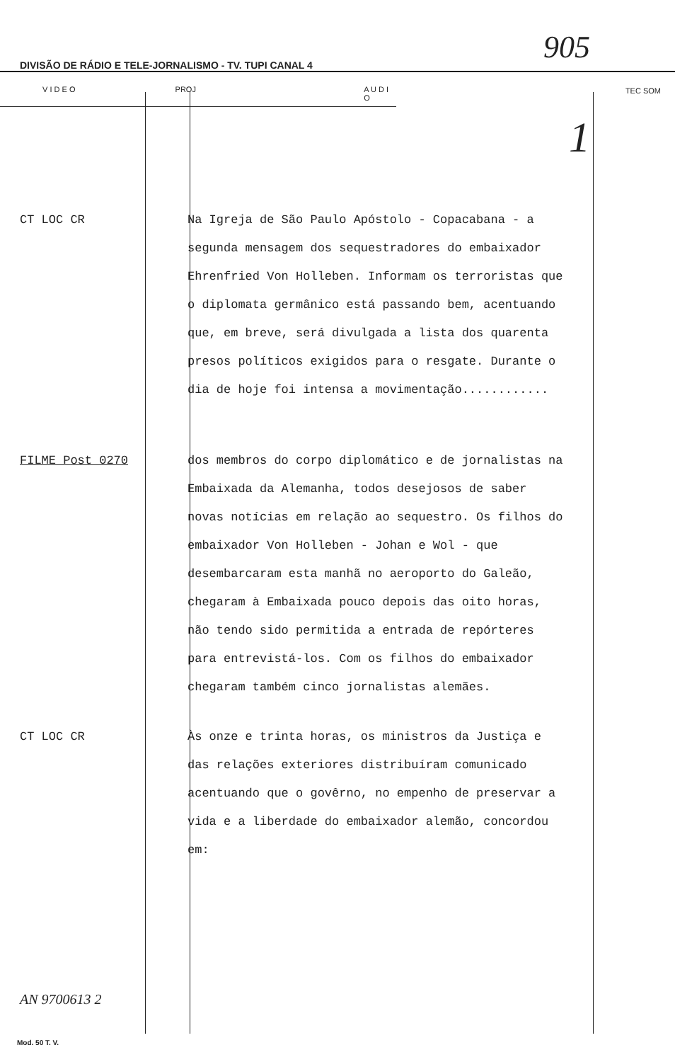DIVISÃO DE RÁDIO E TELE-JORNALISMO - TV. TUPI CANAL 4 905
V I D E O PROJ A U D I O
TEC SOM
1
CT LOC CR Na Igreja de São Paulo Apóstolo - Copacabana - a segunda mensagem dos sequestradores do embaixador Ehrenfried Von Holleben. Informam os terroristas que o diplomata germânico está passando bem, acentuando que, em breve, será divulgada a lista dos quarenta presos políticos exigidos para o resgate. Durante o dia de hoje foi intensa a movimentação............
FILME Post 0270 dos membros do corpo diplomático e de jornalistas na Embaixada da Alemanha, todos desejosos de saber novas notícias em relação ao sequestro. Os filhos do embaixador Von Holleben - Johan e Wol - que desembarcaram esta manhã no aeroporto do Galeão, chegaram à Embaixada pouco depois das oito horas, não tendo sido permitida a entrada de repórteres para entrevistá-los. Com os filhos do embaixador chegaram também cinco jornalistas alemães.
CT LOC CR Às onze e trinta horas, os ministros da Justiça e das relações exteriores distribuíram comunicado acentuando que o govêrno, no empenho de preservar a vida e a liberdade do embaixador alemão, concordou em:
AN 9700613 2
Mod. 50 T. V.